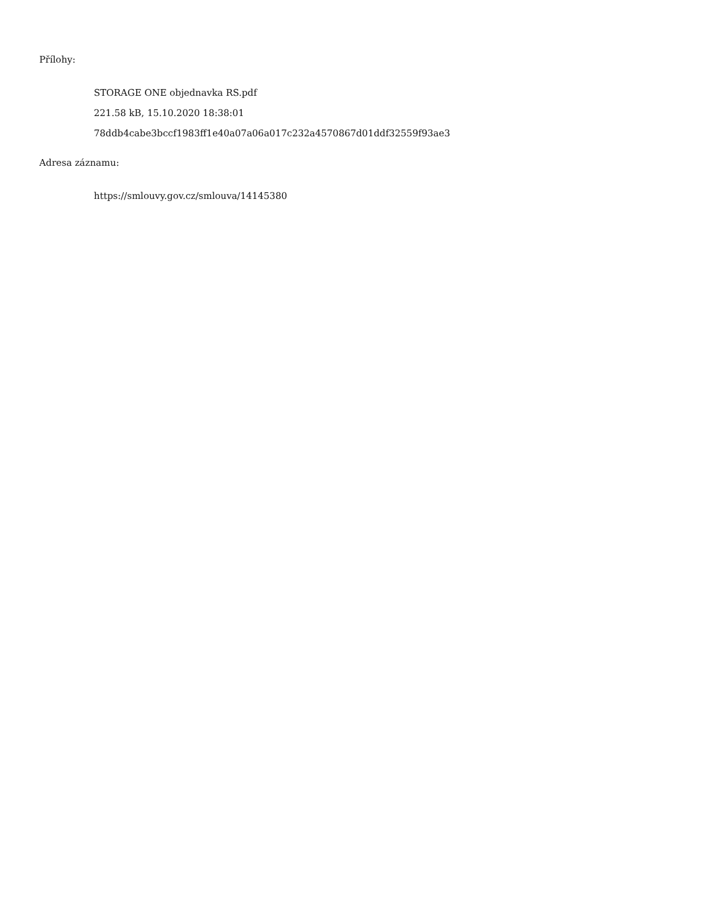Přílohy:
STORAGE ONE objednavka RS.pdf
221.58 kB, 15.10.2020 18:38:01
78ddb4cabe3bccf1983ff1e40a07a06a017c232a4570867d01ddf32559f93ae3
Adresa záznamu:
https://smlouvy.gov.cz/smlouva/14145380